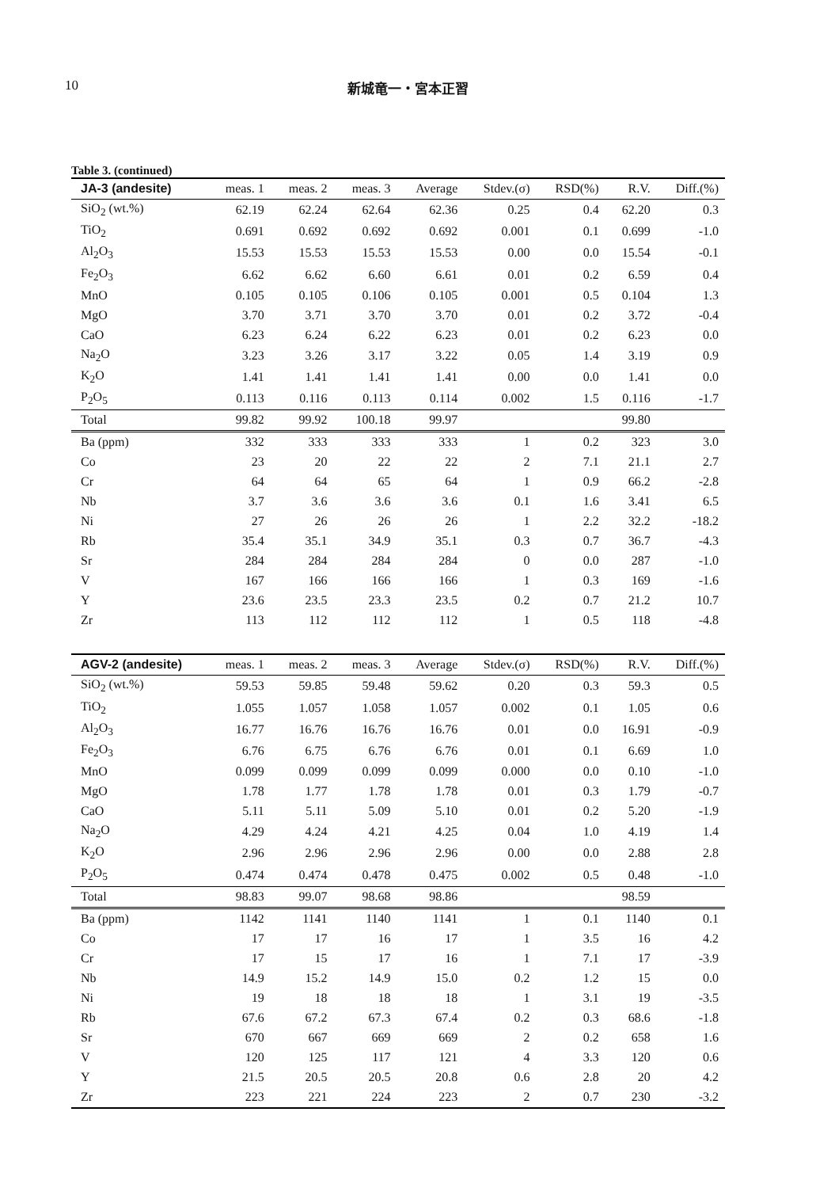10 新城竜一・宮本正習
Table 3. (continued)
| JA-3 (andesite) | meas. 1 | meas. 2 | meas. 3 | Average | Stdev.(σ) | RSD(%) | R.V. | Diff.(%) |
| --- | --- | --- | --- | --- | --- | --- | --- | --- |
| SiO<sub>2</sub> (wt.%) | 62.19 | 62.24 | 62.64 | 62.36 | 0.25 | 0.4 | 62.20 | 0.3 |
| TiO<sub>2</sub> | 0.691 | 0.692 | 0.692 | 0.692 | 0.001 | 0.1 | 0.699 | -1.0 |
| Al<sub>2</sub>O<sub>3</sub> | 15.53 | 15.53 | 15.53 | 15.53 | 0.00 | 0.0 | 15.54 | -0.1 |
| Fe<sub>2</sub>O<sub>3</sub> | 6.62 | 6.62 | 6.60 | 6.61 | 0.01 | 0.2 | 6.59 | 0.4 |
| MnO | 0.105 | 0.105 | 0.106 | 0.105 | 0.001 | 0.5 | 0.104 | 1.3 |
| MgO | 3.70 | 3.71 | 3.70 | 3.70 | 0.01 | 0.2 | 3.72 | -0.4 |
| CaO | 6.23 | 6.24 | 6.22 | 6.23 | 0.01 | 0.2 | 6.23 | 0.0 |
| Na<sub>2</sub>O | 3.23 | 3.26 | 3.17 | 3.22 | 0.05 | 1.4 | 3.19 | 0.9 |
| K<sub>2</sub>O | 1.41 | 1.41 | 1.41 | 1.41 | 0.00 | 0.0 | 1.41 | 0.0 |
| P<sub>2</sub>O<sub>5</sub> | 0.113 | 0.116 | 0.113 | 0.114 | 0.002 | 1.5 | 0.116 | -1.7 |
| Total | 99.82 | 99.92 | 100.18 | 99.97 | | | 99.80 | |
| Ba (ppm) | 332 | 333 | 333 | 333 | 1 | 0.2 | 323 | 3.0 |
| Co | 23 | 20 | 22 | 22 | 2 | 7.1 | 21.1 | 2.7 |
| Cr | 64 | 64 | 65 | 64 | 1 | 0.9 | 66.2 | -2.8 |
| Nb | 3.7 | 3.6 | 3.6 | 3.6 | 0.1 | 1.6 | 3.41 | 6.5 |
| Ni | 27 | 26 | 26 | 26 | 1 | 2.2 | 32.2 | -18.2 |
| Rb | 35.4 | 35.1 | 34.9 | 35.1 | 0.3 | 0.7 | 36.7 | -4.3 |
| Sr | 284 | 284 | 284 | 284 | 0 | 0.0 | 287 | -1.0 |
| V | 167 | 166 | 166 | 166 | 1 | 0.3 | 169 | -1.6 |
| Y | 23.6 | 23.5 | 23.3 | 23.5 | 0.2 | 0.7 | 21.2 | 10.7 |
| Zr | 113 | 112 | 112 | 112 | 1 | 0.5 | 118 | -4.8 |
| AGV-2 (andesite) | meas. 1 | meas. 2 | meas. 3 | Average | Stdev.(σ) | RSD(%) | R.V. | Diff.(%) |
| SiO<sub>2</sub> (wt.%) | 59.53 | 59.85 | 59.48 | 59.62 | 0.20 | 0.3 | 59.3 | 0.5 |
| TiO<sub>2</sub> | 1.055 | 1.057 | 1.058 | 1.057 | 0.002 | 0.1 | 1.05 | 0.6 |
| Al<sub>2</sub>O<sub>3</sub> | 16.77 | 16.76 | 16.76 | 16.76 | 0.01 | 0.0 | 16.91 | -0.9 |
| Fe<sub>2</sub>O<sub>3</sub> | 6.76 | 6.75 | 6.76 | 6.76 | 0.01 | 0.1 | 6.69 | 1.0 |
| MnO | 0.099 | 0.099 | 0.099 | 0.099 | 0.000 | 0.0 | 0.10 | -1.0 |
| MgO | 1.78 | 1.77 | 1.78 | 1.78 | 0.01 | 0.3 | 1.79 | -0.7 |
| CaO | 5.11 | 5.11 | 5.09 | 5.10 | 0.01 | 0.2 | 5.20 | -1.9 |
| Na<sub>2</sub>O | 4.29 | 4.24 | 4.21 | 4.25 | 0.04 | 1.0 | 4.19 | 1.4 |
| K<sub>2</sub>O | 2.96 | 2.96 | 2.96 | 2.96 | 0.00 | 0.0 | 2.88 | 2.8 |
| P<sub>2</sub>O<sub>5</sub> | 0.474 | 0.474 | 0.478 | 0.475 | 0.002 | 0.5 | 0.48 | -1.0 |
| Total | 98.83 | 99.07 | 98.68 | 98.86 | | | 98.59 | |
| Ba (ppm) | 1142 | 1141 | 1140 | 1141 | 1 | 0.1 | 1140 | 0.1 |
| Co | 17 | 17 | 16 | 17 | 1 | 3.5 | 16 | 4.2 |
| Cr | 17 | 15 | 17 | 16 | 1 | 7.1 | 17 | -3.9 |
| Nb | 14.9 | 15.2 | 14.9 | 15.0 | 0.2 | 1.2 | 15 | 0.0 |
| Ni | 19 | 18 | 18 | 18 | 1 | 3.1 | 19 | -3.5 |
| Rb | 67.6 | 67.2 | 67.3 | 67.4 | 0.2 | 0.3 | 68.6 | -1.8 |
| Sr | 670 | 667 | 669 | 669 | 2 | 0.2 | 658 | 1.6 |
| V | 120 | 125 | 117 | 121 | 4 | 3.3 | 120 | 0.6 |
| Y | 21.5 | 20.5 | 20.5 | 20.8 | 0.6 | 2.8 | 20 | 4.2 |
| Zr | 223 | 221 | 224 | 223 | 2 | 0.7 | 230 | -3.2 |